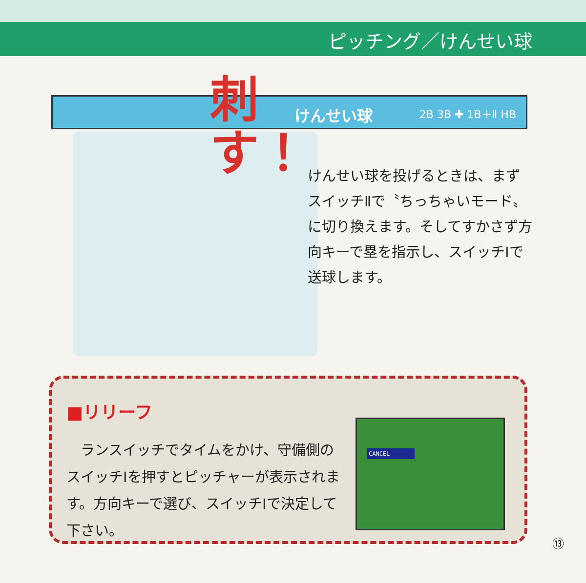ピッチング／けんせい球
けんせい球 2B 3B ✚ 1B＋Ⅱ HB
刺す！
けんせい球を投げるときは、まずスイッチⅡで〝ちっちゃいモード〟に切り換えます。そしてすかさず方向キーで塁を指示し、スイッチⅠで送球します。
■リリーフ
　ランスイッチでタイムをかけ、守備側のスイッチⅠを押すとピッチャーが表示されます。方向キーで選び、スイッチⅠで決定して下さい。
CANCEL
⑬